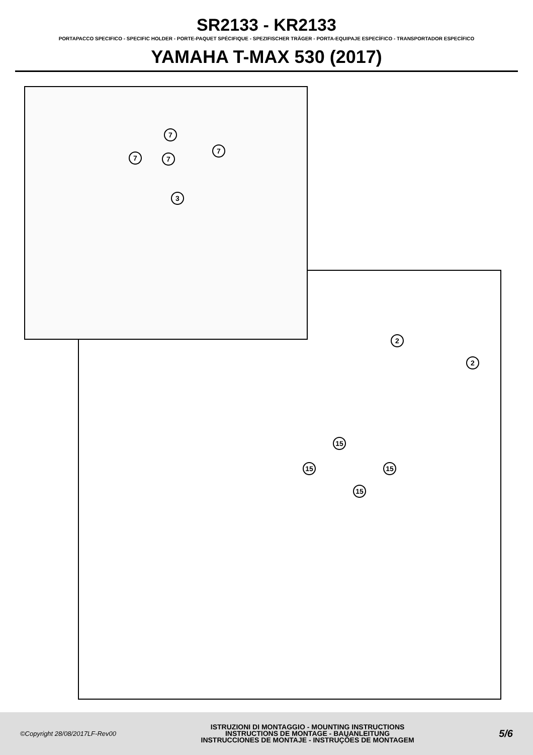SR2133 - KR2133
PORTAPACCO SPECIFICO - SPECIFIC HOLDER - PORTE-PAQUET SPÉCIFIQUE - SPEZIFISCHER TRÄGER - PORTA-EQUIPAJE ESPECÍFICO - TRANSPORTADOR ESPECÍFICO
YAMAHA T-MAX 530 (2017)
7
7 7
7
3
2
2
15
15 15
15
©Copyright 28/08/2017LF-Rev00
ISTRUZIONI DI MONTAGGIO - MOUNTING INSTRUCTIONS
INSTRUCTIONS DE MONTAGE - BAUANLEITUNG
INSTRUCCIONES DE MONTAJE - INSTRUÇÕES DE MONTAGEM
5/6